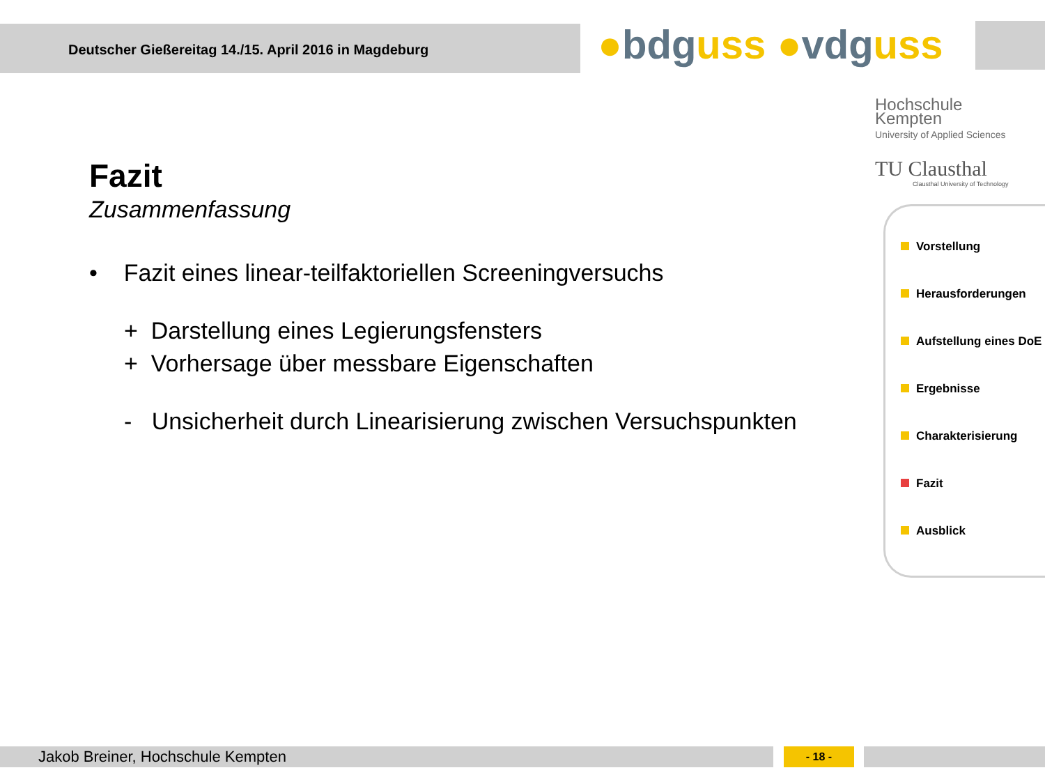Deutscher Gießereitag 14./15. April 2016 in Magdeburg
●bdguss ●vdguss
Hochschule
Kempten
University of Applied Sciences
TU Clausthal
Clausthal University of Technology
Fazit
Zusammenfassung
• Fazit eines linear-teilfaktoriellen Screeningversuchs
+ Darstellung eines Legierungsfensters
+ Vorhersage über messbare Eigenschaften
- Unsicherheit durch Linearisierung zwischen Versuchspunkten
Vorstellung
Herausforderungen
Aufstellung eines DoE
Ergebnisse
Charakterisierung
Fazit
Ausblick
Jakob Breiner, Hochschule Kempten - 18 -